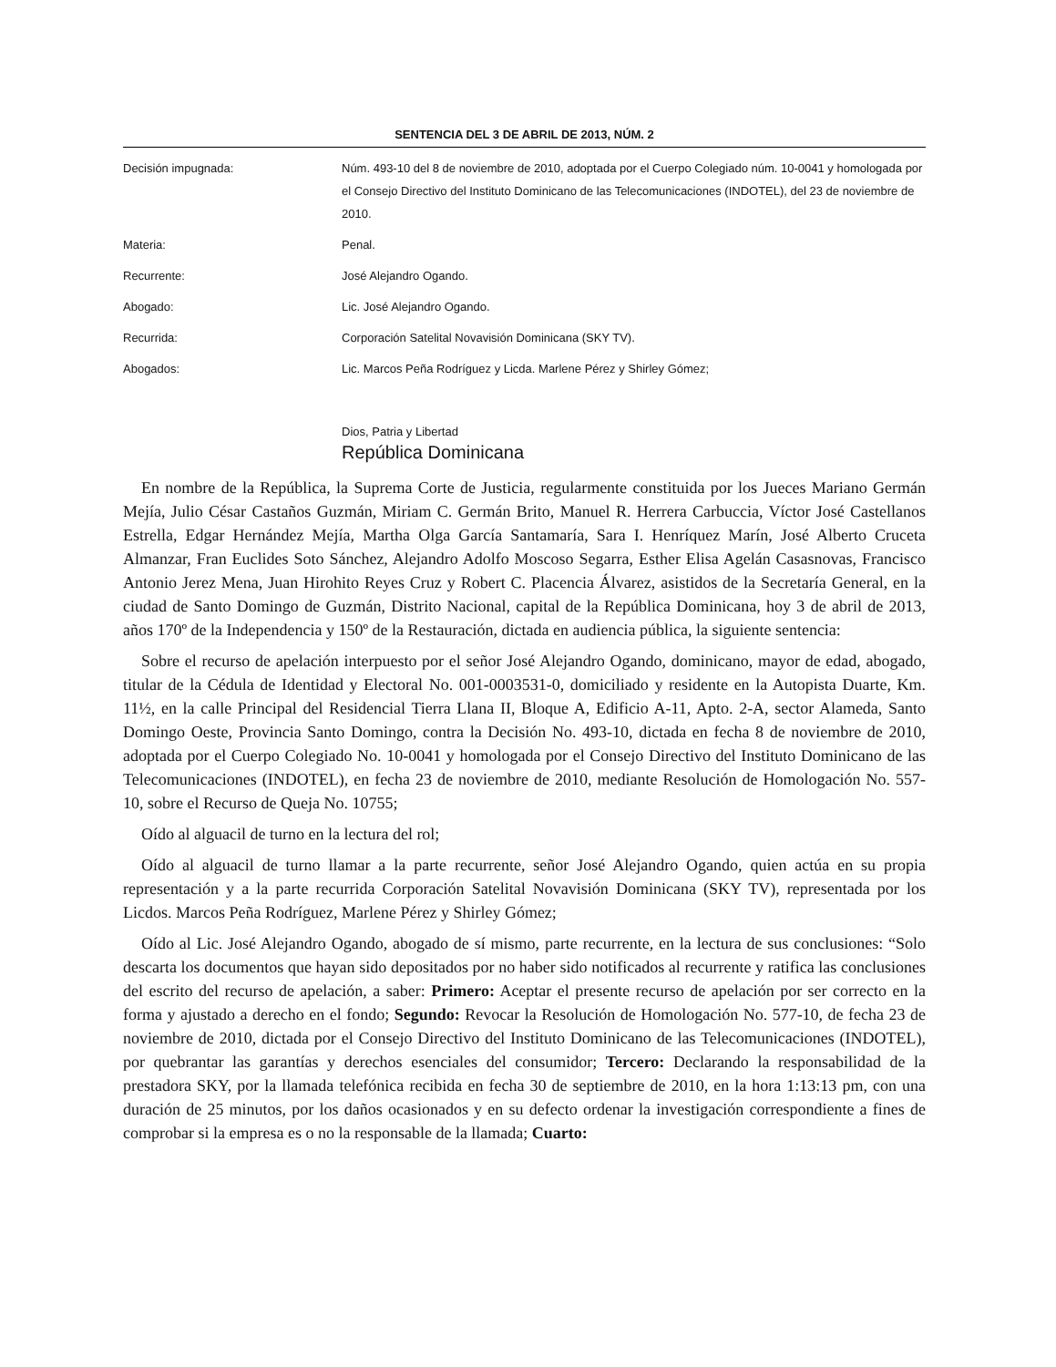SENTENCIA DEL 3 DE ABRIL DE 2013, NÚM. 2
| Decisión impugnada: | Núm. 493-10 del 8 de noviembre de 2010, adoptada por el Cuerpo Colegiado núm. 10-0041 y homologada por el Consejo Directivo del Instituto Dominicano de las Telecomunicaciones (INDOTEL), del 23 de noviembre de 2010. |
| Materia: | Penal. |
| Recurrente: | José Alejandro Ogando. |
| Abogado: | Lic. José Alejandro Ogando. |
| Recurrida: | Corporación Satelital Novavisión Dominicana (SKY TV). |
| Abogados: | Lic. Marcos Peña Rodríguez y Licda. Marlene Pérez y Shirley Gómez; |
Dios, Patria y Libertad
República Dominicana
En nombre de la República, la Suprema Corte de Justicia, regularmente constituida por los Jueces Mariano Germán Mejía, Julio César Castaños Guzmán, Miriam C. Germán Brito, Manuel R. Herrera Carbuccia, Víctor José Castellanos Estrella, Edgar Hernández Mejía, Martha Olga García Santamaría, Sara I. Henríquez Marín, José Alberto Cruceta Almanzar, Fran Euclides Soto Sánchez, Alejandro Adolfo Moscoso Segarra, Esther Elisa Agelán Casasnovas, Francisco Antonio Jerez Mena, Juan Hirohito Reyes Cruz y Robert C. Placencia Álvarez, asistidos de la Secretaría General, en la ciudad de Santo Domingo de Guzmán, Distrito Nacional, capital de la República Dominicana, hoy 3 de abril de 2013, años 170º de la Independencia y 150º de la Restauración, dictada en audiencia pública, la siguiente sentencia:
Sobre el recurso de apelación interpuesto por el señor José Alejandro Ogando, dominicano, mayor de edad, abogado, titular de la Cédula de Identidad y Electoral No. 001-0003531-0, domiciliado y residente en la Autopista Duarte, Km. 11½, en la calle Principal del Residencial Tierra Llana II, Bloque A, Edificio A-11, Apto. 2-A, sector Alameda, Santo Domingo Oeste, Provincia Santo Domingo, contra la Decisión No. 493-10, dictada en fecha 8 de noviembre de 2010, adoptada por el Cuerpo Colegiado No. 10-0041 y homologada por el Consejo Directivo del Instituto Dominicano de las Telecomunicaciones (INDOTEL), en fecha 23 de noviembre de 2010, mediante Resolución de Homologación No. 557-10, sobre el Recurso de Queja No. 10755;
Oído al alguacil de turno en la lectura del rol;
Oído al alguacil de turno llamar a la parte recurrente, señor José Alejandro Ogando, quien actúa en su propia representación y a la parte recurrida Corporación Satelital Novavisión Dominicana (SKY TV), representada por los Licdos. Marcos Peña Rodríguez, Marlene Pérez y Shirley Gómez;
Oído al Lic. José Alejandro Ogando, abogado de sí mismo, parte recurrente, en la lectura de sus conclusiones: “Solo descarta los documentos que hayan sido depositados por no haber sido notificados al recurrente y ratifica las conclusiones del escrito del recurso de apelación, a saber: Primero: Aceptar el presente recurso de apelación por ser correcto en la forma y ajustado a derecho en el fondo; Segundo: Revocar la Resolución de Homologación No. 577-10, de fecha 23 de noviembre de 2010, dictada por el Consejo Directivo del Instituto Dominicano de las Telecomunicaciones (INDOTEL), por quebrantar las garantías y derechos esenciales del consumidor; Tercero: Declarando la responsabilidad de la prestadora SKY, por la llamada telefónica recibida en fecha 30 de septiembre de 2010, en la hora 1:13:13 pm, con una duración de 25 minutos, por los daños ocasionados y en su defecto ordenar la investigación correspondiente a fines de comprobar si la empresa es o no la responsable de la llamada; Cuarto: